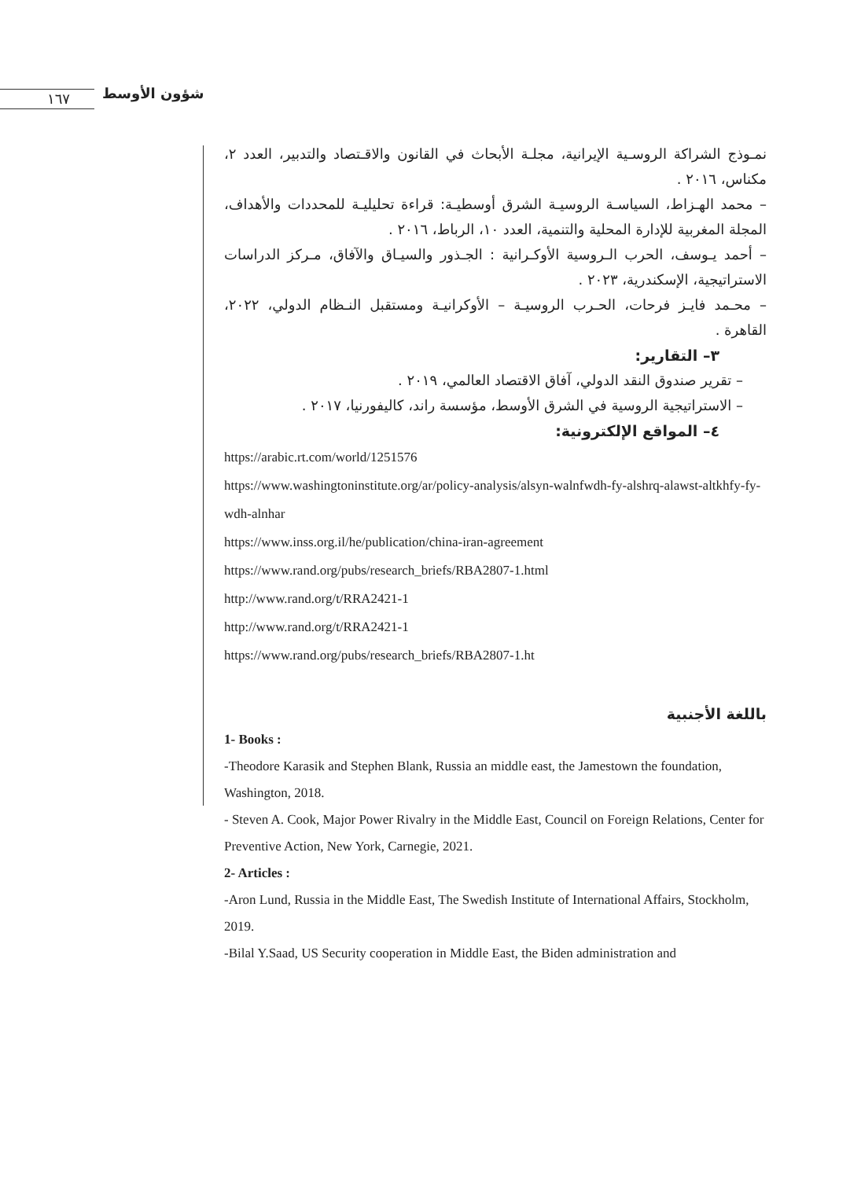١٦٧ شؤون الأوسط
نمـوذج الشراكة الروسـية الإيرانية، مجلـة الأبحاث في القانون والاقـتصاد والتدبير، العدد ٢، مكناس، ٢٠١٦ .
– محمد الهـزاط، السياسـة الروسيـة الشرق أوسطيـة: قراءة تحليليـة للمحددات والأهداف، المجلة المغربية للإدارة المحلية والتنمية، العدد ١٠، الرباط، ٢٠١٦ .
– أحمد يـوسف، الحرب الـروسية الأوكـرانية : الجـذور والسيـاق والآفاق، مـركز الدراسات الاستراتيجية، الإسكندرية، ٢٠٢٣ .
– محـمد فايـز فرحات، الحـرب الروسيـة – الأوكرانيـة ومستقبل النـظام الدولي، ٢٠٢٢، القاهرة .
٣– التقارير:
– تقرير صندوق النقد الدولي، آفاق الاقتصاد العالمي، ٢٠١٩ .
– الاستراتيجية الروسية في الشرق الأوسط، مؤسسة راند، كاليفورنيا، ٢٠١٧ .
٤– المواقع الإلكترونية:
https://arabic.rt.com/world/1251576
https://www.washingtoninstitute.org/ar/policy-analysis/alsyn-walnfwdh-fy-alshrq-alawst-altkhfy-fy-wdh-alnhar
https://www.inss.org.il/he/publication/china-iran-agreement
https://www.rand.org/pubs/research_briefs/RBA2807-1.html
http://www.rand.org/t/RRA2421-1
http://www.rand.org/t/RRA2421-1
https://www.rand.org/pubs/research_briefs/RBA2807-1.ht
باللغة الأجنبية
1- Books :
-Theodore Karasik and Stephen Blank, Russia an middle east, the Jamestown the foundation, Washington, 2018.
- Steven A. Cook, Major Power Rivalry in the Middle East, Council on Foreign Relations, Center for Preventive Action, New York, Carnegie, 2021.
2- Articles :
-Aron Lund, Russia in the Middle East, The Swedish Institute of International Affairs, Stockholm, 2019.
-Bilal Y.Saad, US Security cooperation in Middle East, the Biden administration and